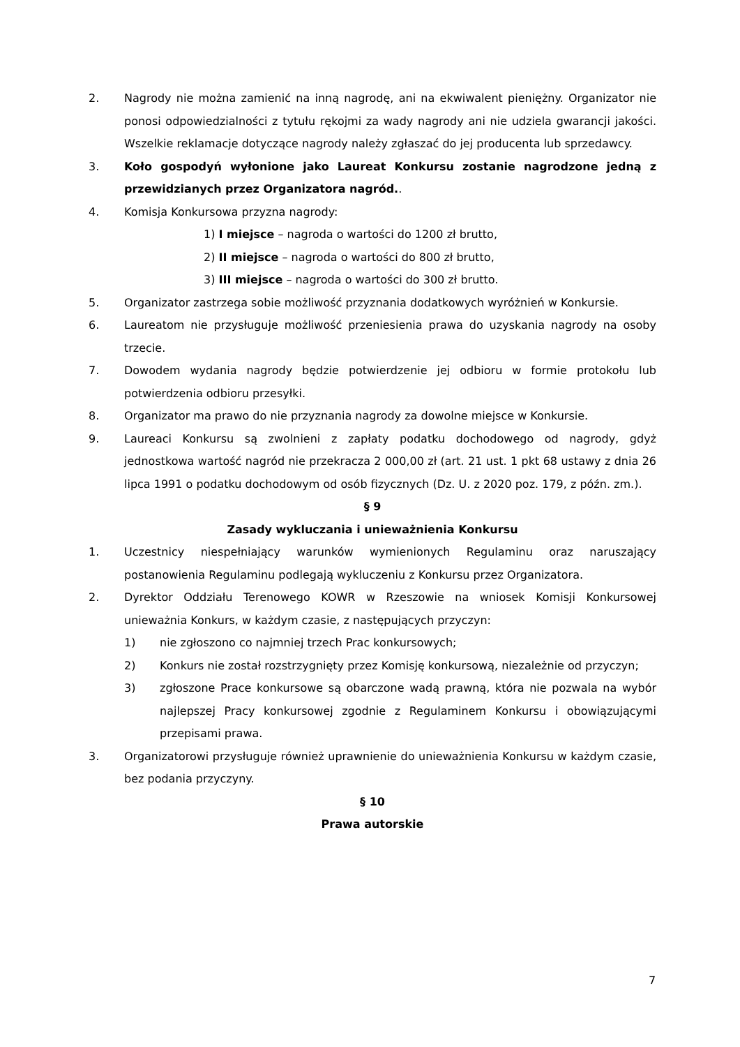2. Nagrody nie można zamienić na inną nagrodę, ani na ekwiwalent pieniężny. Organizator nie ponosi odpowiedzialności z tytułu rękojmi za wady nagrody ani nie udziela gwarancji jakości. Wszelkie reklamacje dotyczące nagrody należy zgłaszać do jej producenta lub sprzedawcy.
3. Koło gospodyń wyłonione jako Laureat Konkursu zostanie nagrodzone jedną z przewidzianych przez Organizatora nagród..
4. Komisja Konkursowa przyzna nagrody:
1) I miejsce – nagroda o wartości do 1200 zł brutto,
2) II miejsce – nagroda o wartości do 800 zł brutto,
3) III miejsce – nagroda o wartości do 300 zł brutto.
5. Organizator zastrzega sobie możliwość przyznania dodatkowych wyróżnień w Konkursie.
6. Laureatom nie przysługuje możliwość przeniesienia prawa do uzyskania nagrody na osoby trzecie.
7. Dowodem wydania nagrody będzie potwierdzenie jej odbioru w formie protokołu lub potwierdzenia odbioru przesyłki.
8. Organizator ma prawo do nie przyznania nagrody za dowolne miejsce w Konkursie.
9. Laureaci Konkursu są zwolnieni z zapłaty podatku dochodowego od nagrody, gdyż jednostkowa wartość nagród nie przekracza 2 000,00 zł (art. 21 ust. 1 pkt 68 ustawy z dnia 26 lipca 1991 o podatku dochodowym od osób fizycznych (Dz. U. z 2020 poz. 179, z późn. zm.).
§ 9
Zasady wykluczania i unieważnienia Konkursu
1. Uczestnicy niespełniający warunków wymienionych Regulaminu oraz naruszający postanowienia Regulaminu podlegają wykluczeniu z Konkursu przez Organizatora.
2. Dyrektor Oddziału Terenowego KOWR w Rzeszowie na wniosek Komisji Konkursowej unieważnia Konkurs, w każdym czasie, z następujących przyczyn:
1) nie zgłoszono co najmniej trzech Prac konkursowych;
2) Konkurs nie został rozstrzygnięty przez Komisję konkursową, niezależnie od przyczyn;
3) zgłoszone Prace konkursowe są obarczone wadą prawną, która nie pozwala na wybór najlepszej Pracy konkursowej zgodnie z Regulaminem Konkursu i obowiązującymi przepisami prawa.
3. Organizatorowi przysługuje również uprawnienie do unieważnienia Konkursu w każdym czasie, bez podania przyczyny.
§ 10
Prawa autorskie
7